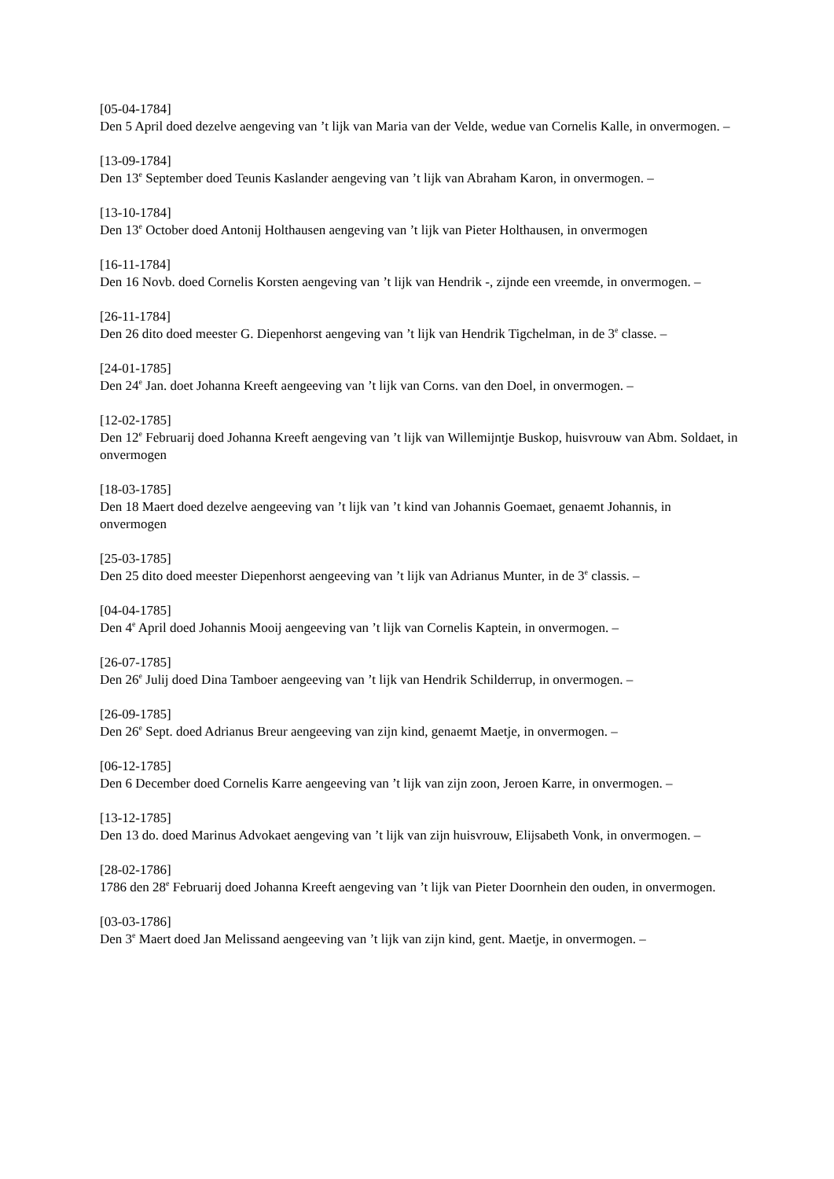[05-04-1784]
Den 5 April doed dezelve aengeving van ’t lijk van Maria van der Velde, wedue van Cornelis Kalle, in onvermogen. –
[13-09-1784]
Den 13<sup>e</sup> September doed Teunis Kaslander aengeving van ’t lijk van Abraham Karon, in onvermogen. –
[13-10-1784]
Den 13<sup>e</sup> October doed Antonij Holthausen aengeving van ’t lijk van Pieter Holthausen, in onvermogen
[16-11-1784]
Den 16 Novb. doed Cornelis Korsten aengeving van ’t lijk van Hendrik -, zijnde een vreemde, in onvermogen. –
[26-11-1784]
Den 26 dito doed meester G. Diepenhorst aengeving van ’t lijk van Hendrik Tigchelman, in de 3<sup>e</sup> classe. –
[24-01-1785]
Den 24<sup>e</sup> Jan. doet Johanna Kreeft aengeeving van ’t lijk van Corns. van den Doel, in onvermogen. –
[12-02-1785]
Den 12<sup>e</sup> Februarij doed Johanna Kreeft aengeving van ’t lijk van Willemijntje Buskop, huisvrouw van Abm. Soldaet, in onvermogen
[18-03-1785]
Den 18 Maert doed dezelve aengeeving van ’t lijk van ’t kind van Johannis Goemaet, genaemt Johannis, in onvermogen
[25-03-1785]
Den 25 dito doed meester Diepenhorst aengeeving van ’t lijk van Adrianus Munter, in de 3<sup>e</sup> classis. –
[04-04-1785]
Den 4<sup>e</sup> April doed Johannis Mooij aengeeving van ’t lijk van Cornelis Kaptein, in onvermogen. –
[26-07-1785]
Den 26<sup>e</sup> Julij doed Dina Tamboer aengeeving van ’t lijk van Hendrik Schilderrup, in onvermogen. –
[26-09-1785]
Den 26<sup>e</sup> Sept. doed Adrianus Breur aengeeving van zijn kind, genaemt Maetje, in onvermogen. –
[06-12-1785]
Den 6 December doed Cornelis Karre aengeeving van ’t lijk van zijn zoon, Jeroen Karre, in onvermogen. –
[13-12-1785]
Den 13 do. doed Marinus Advokaet aengeving van ’t lijk van zijn huisvrouw, Elijsabeth Vonk, in onvermogen. –
[28-02-1786]
1786 den 28<sup>e</sup> Februarij doed Johanna Kreeft aengeving van ’t lijk van Pieter Doornhein den ouden, in onvermogen.
[03-03-1786]
Den 3<sup>e</sup> Maert doed Jan Melissand aengeeving van ’t lijk van zijn kind, gent. Maetje, in onvermogen. –